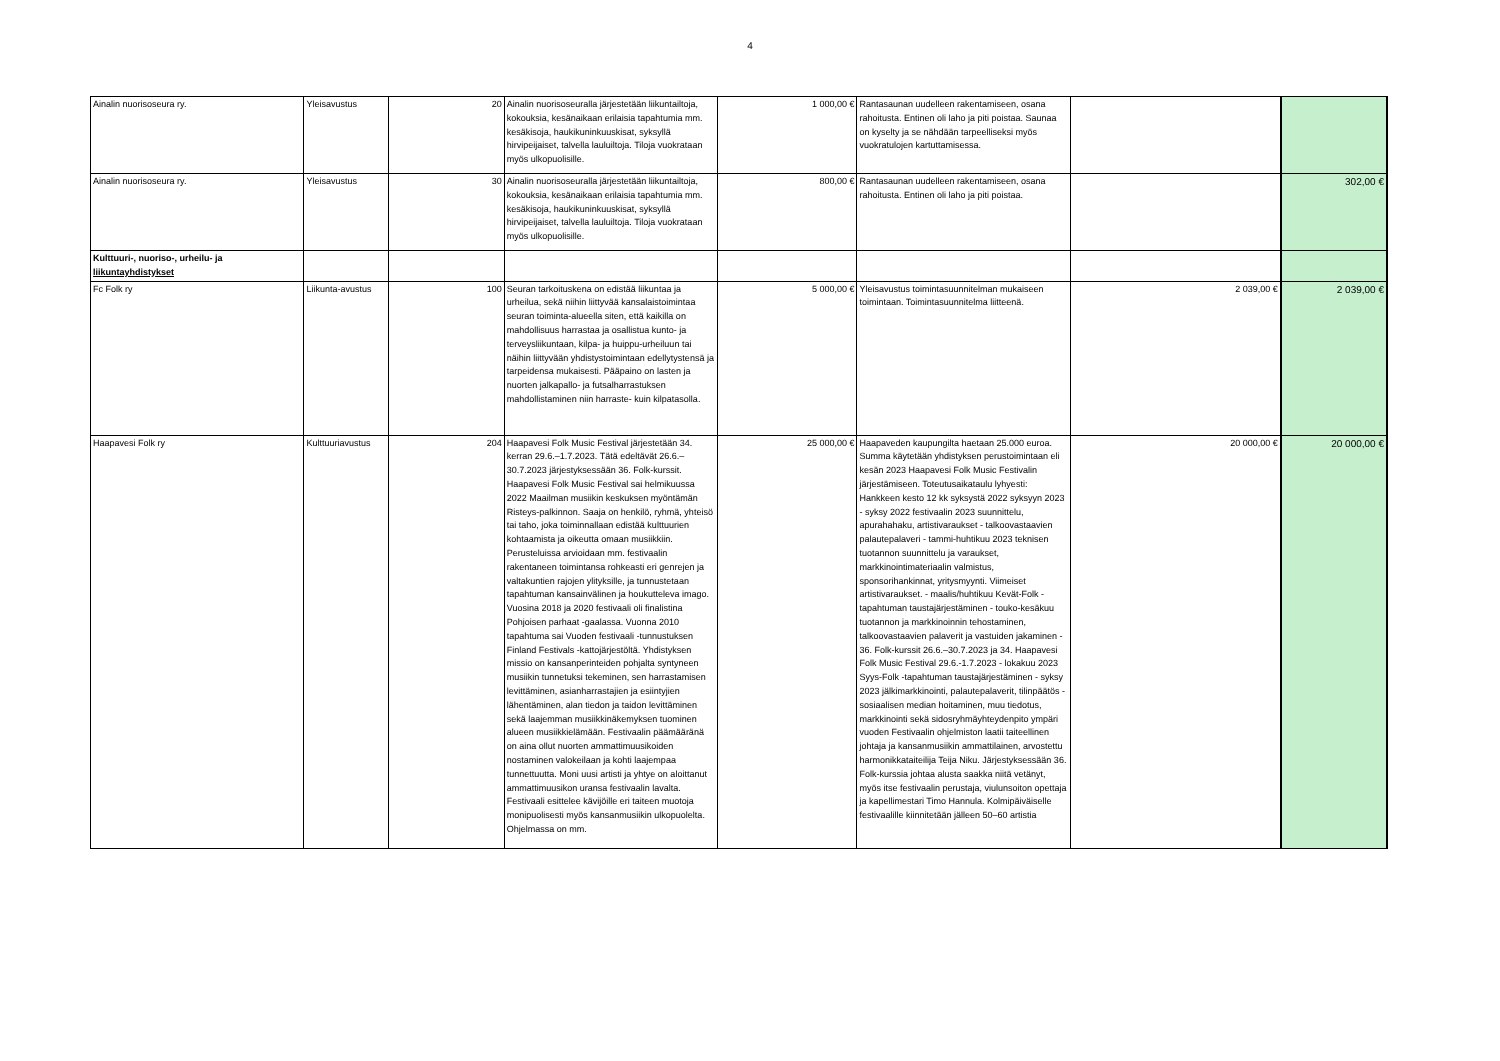4
| Ainalin nuorisoseura ry. | Yleisavustus | 20 | Ainalin nuorisoseuralla järjestetään liikuntailtoja, kokouksia, kesänaikaan erilaisia tapahtumia mm. kesäkisoja, haukikuninkuuskisat, syksyllä hirvipeijaiset, talvella lauluiltoja. Tiloja vuokrataan myös ulkopuolisille. | 1 000,00 € | Rantasaunan uudelleen rakentamiseen, osana rahoitusta. Entinen oli laho ja piti poistaa. Saunaa on kyselty ja se nähdään tarpeelliseksi myös vuokratulojen kartuttamisessa. | | |
| Ainalin nuorisoseura ry. | Yleisavustus | 30 | Ainalin nuorisoseuralla järjestetään liikuntailtoja, kokouksia, kesänaikaan erilaisia tapahtumia mm. kesäkisoja, haukikuninkuuskisat, syksyllä hirvipeijaiset, talvella lauluiltoja. Tiloja vuokrataan myös ulkopuolisille. | 800,00 € | Rantasaunan uudelleen rakentamiseen, osana rahoitusta. Entinen oli laho ja piti poistaa. | | 302,00 € |
| Kulttuuri-, nuoriso-, urheilu- ja liikuntayhdistykset | | | | | | | |
| Fc Folk ry | Liikunta-avustus | 100 | Seuran tarkoituskena on edistää liikuntaa ja urheilua, sekä niihin liittyvää kansalaistoimintaa seuran toiminta-alueella siten, että kaikilla on mahdollisuus harrastaa ja osallistua kunto- ja terveysliikuntaan, kilpa- ja huippu-urheiluun tai näihin liittyvään yhdistystoimintaan edellytystensä ja tarpeidensa mukaisesti. Pääpaino on lasten ja nuorten jalkapallo- ja futsalharrastuksen mahdollistaminen niin harraste- kuin kilpatasolla. | 5 000,00 € | Yleisavustus toimintasuunnitelman mukaiseen toimintaan. Toimintasuunnitelma liitteenä. | 2 039,00 € | 2 039,00 € |
| Haapavesi Folk ry | Kulttuuriavustus | 204 | Haapavesi Folk Music Festival järjestetään 34. kerran 29.6.–1.7.2023. Tätä edeltävät 26.6.–30.7.2023 järjestyksessään 36. Folk-kurssit. Haapavesi Folk Music Festival sai helmikuussa 2022 Maailman musiikin keskuksen myöntämän Risteys-palkinnon. Saaja on henkilö, ryhmä, yhteisö tai taho, joka toiminnallaan edistää kulttuurien kohtaamista ja oikeutta omaan musiikkiin. Perusteluissa arvioidaan mm. festivaalin rakentaneen toimintansa rohkeasti eri genrejen ja valtakuntien rajojen ylityksille, ja tunnustetaan tapahtuman kansainvälinen ja houkutteleva imago. Vuosina 2018 ja 2020 festivaali oli finalistina Pohjoisen parhaat -gaalassa. Vuonna 2010 tapahtuma sai Vuoden festivaali -tunnustuksen Finland Festivals -kattojärjestöltä. Yhdistyksen missio on kansanperinteiden pohjalta syntyneen musiikin tunnetuksi tekeminen, sen harrastamisen levittäminen, asianharrastajien ja esiintyjien lähentäminen, alan tiedon ja taidon levittäminen sekä laajemman musiikkinäkemyksen tuominen alueen musiikkielämään. Festivaalin päämääränä on aina ollut nuorten ammattimuusikoiden nostaminen valokeilaan ja kohti laajempaa tunnettuutta. Moni uusi artisti ja yhtye on aloittanut ammattimuusikon uransa festivaalin lavalta. Festivaali esittelee kävijöille eri taiteen muotoja monipuolisesti myös kansanmusiikin ulkopuolelta. Ohjelmassa on mm. | 25 000,00 € | Haapaveden kaupungilta haetaan 25.000 euroa. Summa käytetään yhdistyksen perustoimintaan eli kesän 2023 Haapavesi Folk Music Festivalin järjestämiseen. Toteutusaikataulu lyhyesti: Hankkeen kesto 12 kk syksystä 2022 syksyyn 2023 - syksy 2022 festivaalin 2023 suunnittelu, apurahahaku, artistivaraukset - talkoovastaavien palautepalaveri - tammi-huhtikuu 2023 teknisen tuotannon suunnittelu ja varaukset, markkinointimateriaalin valmistus, sponsorihankinnat, yritysmyynti. Viimeiset artistivaraukset. - maalis/huhtikuu Kevät-Folk -tapahtuman taustajärjestäminen - touko-kesäkuu tuotannon ja markkinoinnin tehostaminen, talkoovastaavien palaverit ja vastuiden jakaminen - 36. Folk-kurssit 26.6.–30.7.2023 ja 34. Haapavesi Folk Music Festival 29.6.-1.7.2023 - lokakuu 2023 Syys-Folk -tapahtuman taustajärjestäminen - syksy 2023 jälkimarkkinointi, palautepalaverit, tilinpäätös -sosiaalisen median hoitaminen, muu tiedotus, markkinointi sekä sidosryhmäyhteydenpito ympäri vuoden Festivaalin ohjelmiston laatii taiteellinen johtaja ja kansanmusiikin ammattilainen, arvostettu harmonikkataiteilija Teija Niku. Järjestyksessään 36. Folk-kurssia johtaa alusta saakka niitä vetänyt, myös itse festivaalin perustaja, viulunsoiton opettaja ja kapellimestari Timo Hannula. Kolmipäiväiselle festivaalille kiinnitetään jälleen 50–60 artistia | 20 000,00 € | 20 000,00 € |